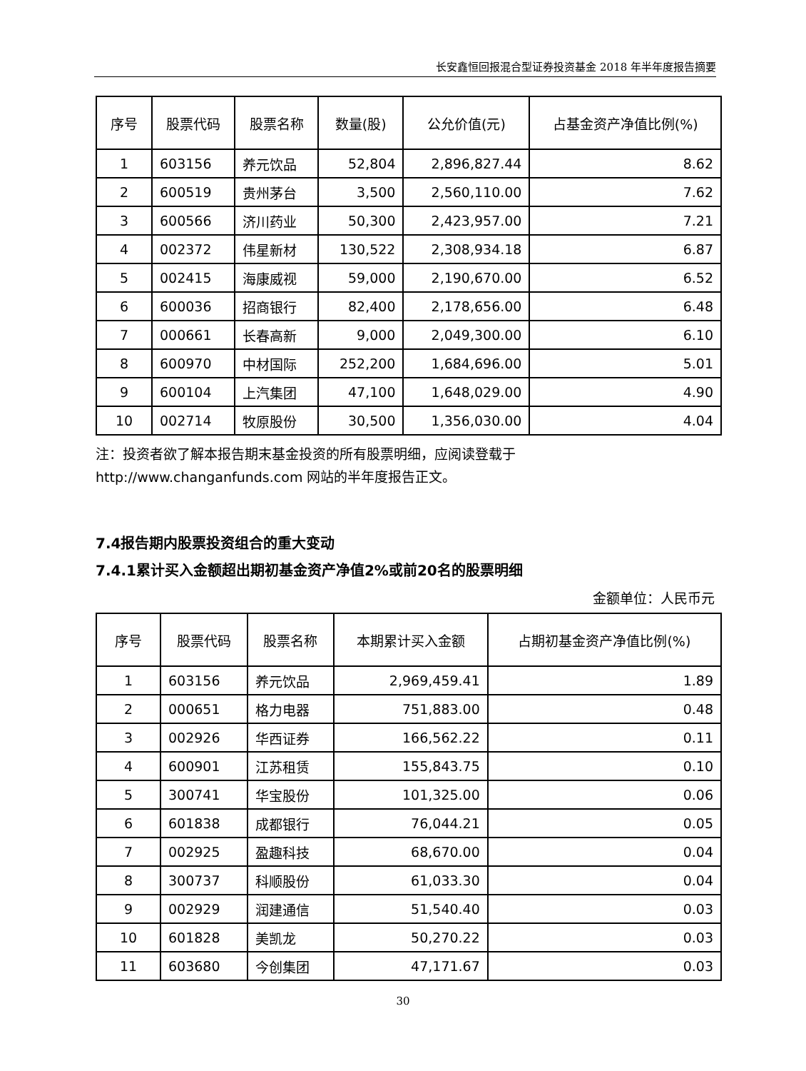长安鑫恒回报混合型证券投资基金 2018 年半年度报告摘要
| 序号 | 股票代码 | 股票名称 | 数量(股) | 公允价值(元) | 占基金资产净值比例(%) |
| --- | --- | --- | --- | --- | --- |
| 1 | 603156 | 养元饮品 | 52,804 | 2,896,827.44 | 8.62 |
| 2 | 600519 | 贵州茅台 | 3,500 | 2,560,110.00 | 7.62 |
| 3 | 600566 | 济川药业 | 50,300 | 2,423,957.00 | 7.21 |
| 4 | 002372 | 伟星新材 | 130,522 | 2,308,934.18 | 6.87 |
| 5 | 002415 | 海康威视 | 59,000 | 2,190,670.00 | 6.52 |
| 6 | 600036 | 招商银行 | 82,400 | 2,178,656.00 | 6.48 |
| 7 | 000661 | 长春高新 | 9,000 | 2,049,300.00 | 6.10 |
| 8 | 600970 | 中材国际 | 252,200 | 1,684,696.00 | 5.01 |
| 9 | 600104 | 上汽集团 | 47,100 | 1,648,029.00 | 4.90 |
| 10 | 002714 | 牧原股份 | 30,500 | 1,356,030.00 | 4.04 |
注：投资者欲了解本报告期末基金投资的所有股票明细，应阅读登载于
http://www.changanfunds.com 网站的半年度报告正文。
7.4报告期内股票投资组合的重大变动
7.4.1累计买入金额超出期初基金资产净值2%或前20名的股票明细
金额单位：人民币元
| 序号 | 股票代码 | 股票名称 | 本期累计买入金额 | 占期初基金资产净值比例(%) |
| --- | --- | --- | --- | --- |
| 1 | 603156 | 养元饮品 | 2,969,459.41 | 1.89 |
| 2 | 000651 | 格力电器 | 751,883.00 | 0.48 |
| 3 | 002926 | 华西证券 | 166,562.22 | 0.11 |
| 4 | 600901 | 江苏租赁 | 155,843.75 | 0.10 |
| 5 | 300741 | 华宝股份 | 101,325.00 | 0.06 |
| 6 | 601838 | 成都银行 | 76,044.21 | 0.05 |
| 7 | 002925 | 盈趣科技 | 68,670.00 | 0.04 |
| 8 | 300737 | 科顺股份 | 61,033.30 | 0.04 |
| 9 | 002929 | 润建通信 | 51,540.40 | 0.03 |
| 10 | 601828 | 美凯龙 | 50,270.22 | 0.03 |
| 11 | 603680 | 今创集团 | 47,171.67 | 0.03 |
30